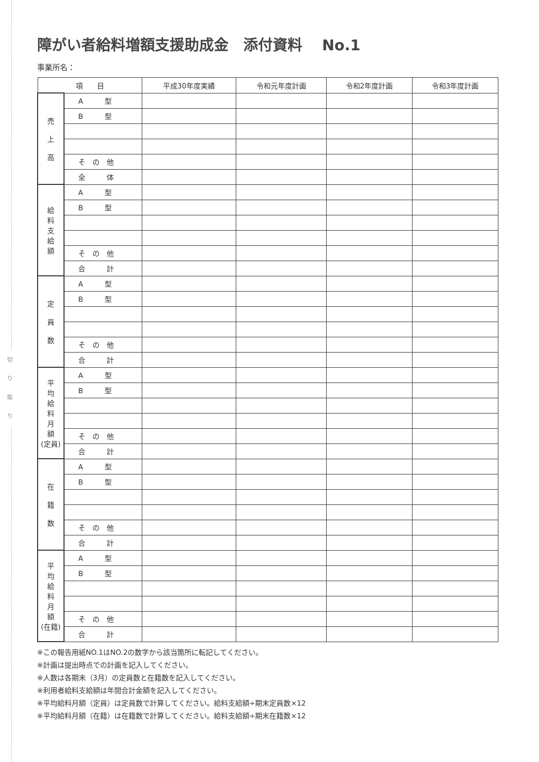切
り
取
り
障がい者給料増額支援助成金　添付資料　 No.1
事業所名：
| 項 目 | | 平成30年度実績 | 令和元年度計画 | 令和2年度計画 | 令和3年度計画 |
| --- | --- | --- | --- | --- | --- |
| 売 上 高 | A 型 | | | | |
| | B 型 | | | | |
| | そ の 他 | | | | |
| | 全 体 | | | | |
| 給 料 支 給 額 | A 型 | | | | |
| | B 型 | | | | |
| | そ の 他 | | | | |
| | 合 計 | | | | |
| 定 員 数 | A 型 | | | | |
| | B 型 | | | | |
| | そ の 他 | | | | |
| | 合 計 | | | | |
| 平 均 給 料 月 額 (定員) | A 型 | | | | |
| | B 型 | | | | |
| | そ の 他 | | | | |
| | 合 計 | | | | |
| 在 籍 数 | A 型 | | | | |
| | B 型 | | | | |
| | そ の 他 | | | | |
| | 合 計 | | | | |
| 平 均 給 料 月 額 (在籍) | A 型 | | | | |
| | B 型 | | | | |
| | そ の 他 | | | | |
| | 合 計 | | | | |
※この報告用紙NO.1はNO.2の数字から該当箇所に転記してください。
※計画は提出時点での計画を記入してください。
※人数は各期末（3月）の定員数と在籍数を記入してください。
※利用者給料支給額は年間合計金額を記入してください。
※平均給料月額（定員）は定員数で計算してください。給料支給額÷期末定員数×12
※平均給料月額（在籍）は在籍数で計算してください。給料支給額÷期末在籍数×12